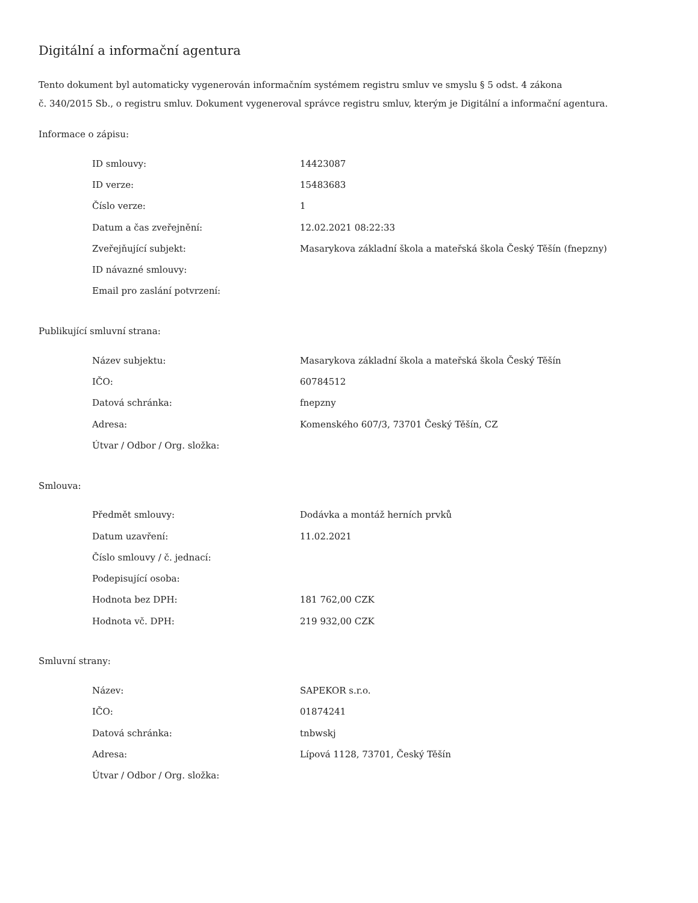Digitální a informační agentura
Tento dokument byl automaticky vygenerován informačním systémem registru smluv ve smyslu § 5 odst. 4 zákona
č. 340/2015 Sb., o registru smluv. Dokument vygeneroval správce registru smluv, kterým je Digitální a informační agentura.
Informace o zápisu:
| ID smlouvy: | 14423087 |
| ID verze: | 15483683 |
| Číslo verze: | 1 |
| Datum a čas zveřejnění: | 12.02.2021 08:22:33 |
| Zveřejňující subjekt: | Masarykova základní škola a mateřská škola Český Těšín (fnepzny) |
| ID návazné smlouvy: | |
| Email pro zaslání potvrzení: | |
Publikující smluvní strana:
| Název subjektu: | Masarykova základní škola a mateřská škola Český Těšín |
| IČO: | 60784512 |
| Datová schránka: | fnepzny |
| Adresa: | Komenského 607/3, 73701 Český Těšín, CZ |
| Útvar / Odbor / Org. složka: | |
Smlouva:
| Předmět smlouvy: | Dodávka a montáž herních prvků |
| Datum uzavření: | 11.02.2021 |
| Číslo smlouvy / č. jednací: | |
| Podepisující osoba: | |
| Hodnota bez DPH: | 181 762,00 CZK |
| Hodnota vč. DPH: | 219 932,00 CZK |
Smluvní strany:
| Název: | SAPEKOR s.r.o. |
| IČO: | 01874241 |
| Datová schránka: | tnbwskj |
| Adresa: | Lípová 1128, 73701, Český Těšín |
| Útvar / Odbor / Org. složka: | |